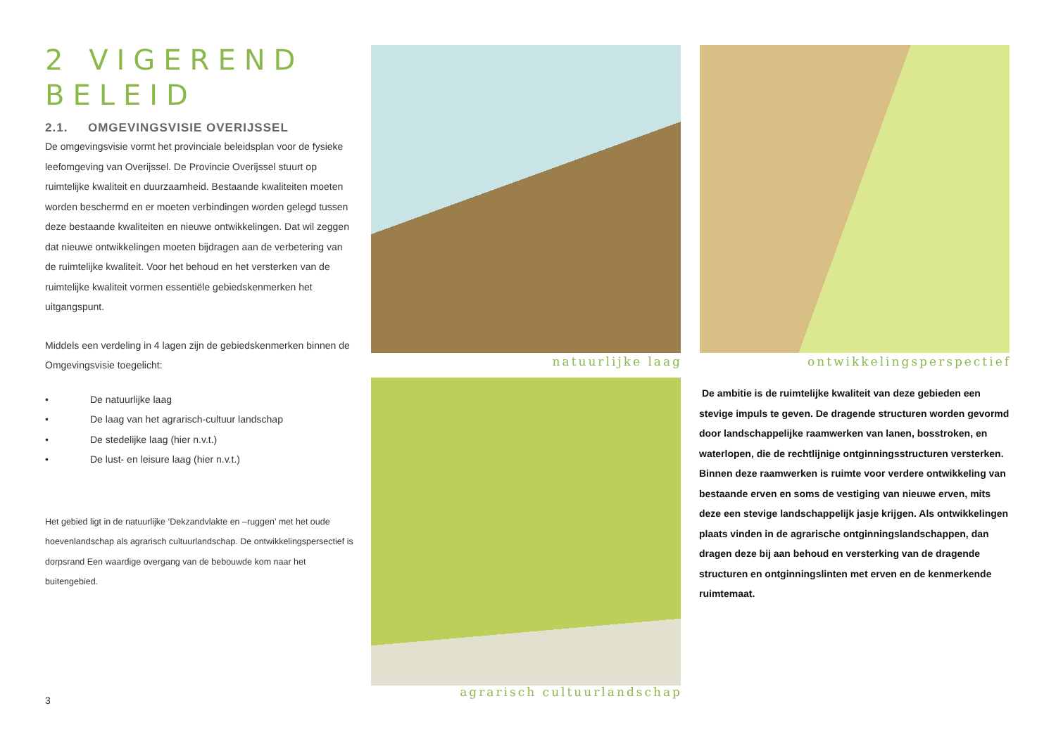2 VIGEREND BELEID
2.1. OMGEVINGSVISIE OVERIJSSEL
De omgevingsvisie vormt het provinciale beleidsplan voor de fysieke leefomgeving van Overijssel. De Provincie Overijssel stuurt op ruimtelijke kwaliteit en duurzaamheid. Bestaande kwaliteiten moeten worden beschermd en er moeten verbindingen worden gelegd tussen deze bestaande kwaliteiten en nieuwe ontwikkelingen. Dat wil zeggen dat nieuwe ontwikkelingen moeten bijdragen aan de verbetering van de ruimtelijke kwaliteit. Voor het behoud en het versterken van de ruimtelijke kwaliteit vormen essentiële gebiedskenmerken het uitgangspunt.
Middels een verdeling in 4 lagen zijn de gebiedskenmerken binnen de Omgevingsvisie toegelicht:
• De natuurlijke laag
• De laag van het agrarisch-cultuur landschap
• De stedelijke laag (hier n.v.t.)
• De lust- en leisure laag (hier n.v.t.)
Het gebied ligt in de natuurlijke ‘Dekzandvlakte en –ruggen’ met het oude hoevenlandschap als agrarisch cultuurlandschap. De ontwikkelingspersectief is dorpsrand Een waardige overgang van de bebouwde kom naar het buitengebied.
3
natuurlijke laag ontwikkelingsperspectief
agrarisch cultuurlandschap
De ambitie is de ruimtelijke kwaliteit van deze gebieden een stevige impuls te geven. De dragende structuren worden gevormd door landschappelijke raamwerken van lanen, bosstroken, en waterlopen, die de rechtlijnige ontginningsstructuren versterken. Binnen deze raamwerken is ruimte voor verdere ontwikkeling van bestaande erven en soms de vestiging van nieuwe erven, mits deze een stevige landschappelijk jasje krijgen. Als ontwikkelingen plaats vinden in de agrarische ontginningslandschappen, dan dragen deze bij aan behoud en versterking van de dragende structuren en ontginningslinten met erven en de kenmerkende ruimtemaat.